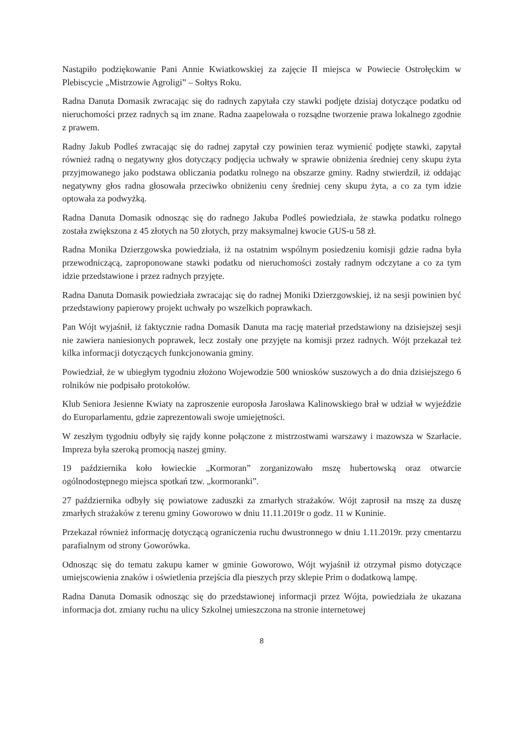Nastąpiło podziękowanie Pani Annie Kwiatkowskiej za zajęcie II miejsca w Powiecie Ostrołęckim w Plebiscycie „Mistrzowie Agroligi” – Sołtys Roku.
Radna Danuta Domasik zwracając się do radnych zapytała czy stawki podjęte dzisiaj dotyczące podatku od nieruchomości przez radnych są im znane. Radna zaapelowała o rozsądne tworzenie prawa lokalnego zgodnie z prawem.
Radny Jakub Podleś zwracając się do radnej zapytał czy powinien teraz wymienić podjęte stawki, zapytał również radną o negatywny głos dotyczący podjęcia uchwały w sprawie obniżenia średniej ceny skupu żyta przyjmowanego jako podstawa obliczania podatku rolnego na obszarze gminy. Radny stwierdził, iż oddając negatywny głos radna głosowała przeciwko obniżeniu ceny średniej ceny skupu żyta, a co za tym idzie optowała za podwyżką.
Radna Danuta Domasik odnosząc się do radnego Jakuba Podleś powiedziała, że stawka podatku rolnego została zwiększona z 45 złotych na 50 złotych, przy maksymalnej kwocie GUS-u 58 zł.
Radna Monika Dzierzgowska powiedziała, iż na ostatnim wspólnym posiedzeniu komisji gdzie radna była przewodniczącą, zaproponowane stawki podatku od nieruchomości zostały radnym odczytane a co za tym idzie przedstawione i przez radnych przyjęte.
Radna Danuta Domasik powiedziała zwracając się do radnej Moniki Dzierzgowskiej, iż na sesji powinien być przedstawiony papierowy projekt uchwały po wszelkich poprawkach.
Pan Wójt wyjaśnił, iż faktycznie radna Domasik Danuta ma rację materiał przedstawiony na dzisiejszej sesji nie zawiera naniesionych poprawek, lecz zostały one przyjęte na komisji przez radnych. Wójt przekazał też kilka informacji dotyczących funkcjonowania gminy.
Powiedział, że w ubiegłym tygodniu złożono Wojewodzie 500 wniosków suszowych a do dnia dzisiejszego 6 rolników nie podpisało protokołów.
Klub Seniora Jesienne Kwiaty na zaproszenie europosła Jarosława Kalinowskiego brał w udział w wyjeździe do Europarlamentu, gdzie zaprezentowali swoje umiejętności.
W zeszłym tygodniu odbyły się rajdy konne połączone z mistrzostwami warszawy i mazowsza w Szarłacie. Impreza była szeroką promocją naszej gminy.
19 października koło łowieckie „Kormoran” zorganizowało mszę hubertowską oraz otwarcie ogólnodostępnego miejsca spotkań tzw. „kormoranki”.
27 października odbyły się powiatowe zaduszki za zmarłych strażaków. Wójt zaprosił na mszę za duszę zmarłych strażaków z terenu gminy Goworowo w dniu 11.11.2019r o godz. 11 w Kuninie.
Przekazał również informację dotyczącą ograniczenia ruchu dwustronnego w dniu 1.11.2019r. przy cmentarzu parafialnym od strony Goworówka.
Odnosząc się do tematu zakupu kamer w gminie Goworowo, Wójt wyjaśnił iż otrzymał pismo dotyczące umiejscowienia znaków i oświetlenia przejścia dla pieszych przy sklepie Prim o dodatkową lampę.
Radna Danuta Domasik odnosząc się do przedstawionej informacji przez Wójta, powiedziała że ukazana informacja dot. zmiany ruchu na ulicy Szkolnej umieszczona na stronie internetowej
8